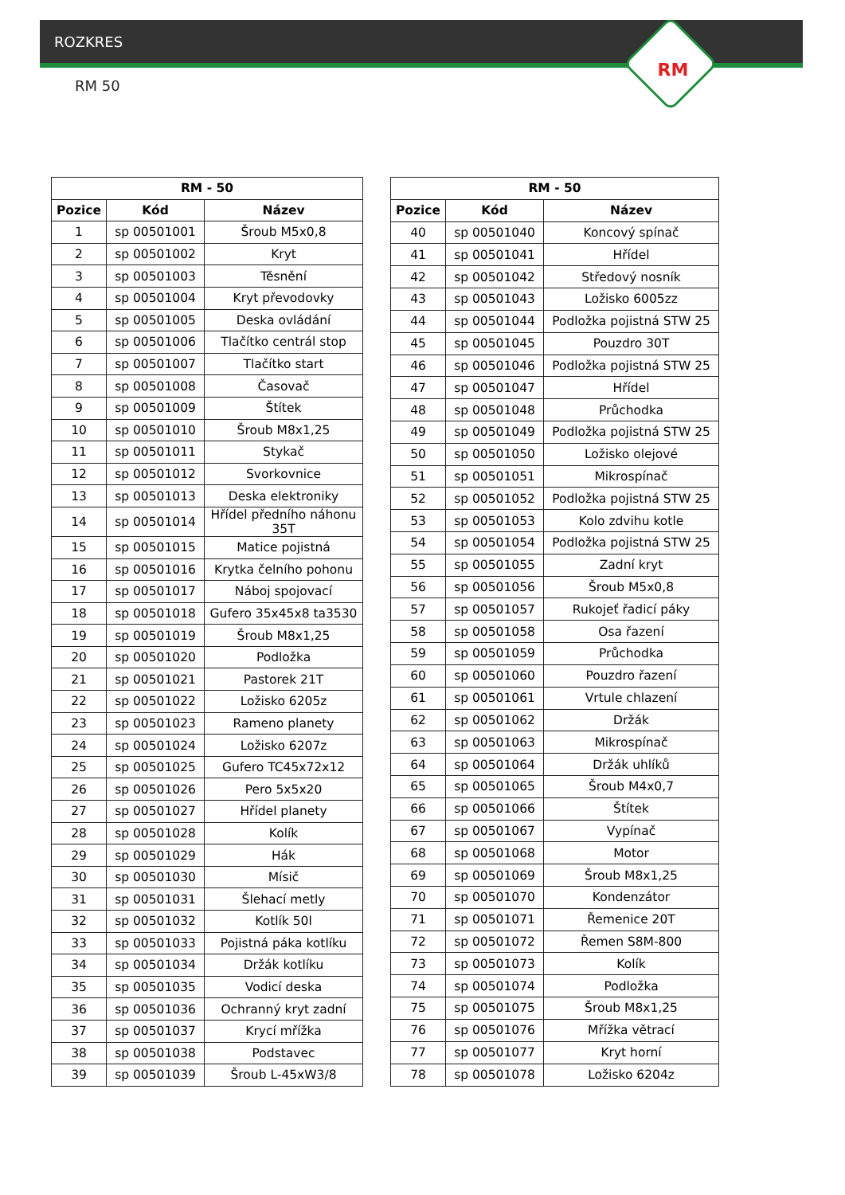ROZKRES
RM 50
RM
| RM - 50 | | |
| --- | --- | --- |
| Pozice | Kód | Název |
| 1 | sp 00501001 | Šroub M5x0,8 |
| 2 | sp 00501002 | Kryt |
| 3 | sp 00501003 | Těsnění |
| 4 | sp 00501004 | Kryt převodovky |
| 5 | sp 00501005 | Deska ovládání |
| 6 | sp 00501006 | Tlačítko centrál stop |
| 7 | sp 00501007 | Tlačítko start |
| 8 | sp 00501008 | Časovač |
| 9 | sp 00501009 | Štítek |
| 10 | sp 00501010 | Šroub M8x1,25 |
| 11 | sp 00501011 | Stykač |
| 12 | sp 00501012 | Svorkovnice |
| 13 | sp 00501013 | Deska elektroniky |
| 14 | sp 00501014 | Hřídel předního náhonu 35T |
| 15 | sp 00501015 | Matice pojistná |
| 16 | sp 00501016 | Krytka čelního pohonu |
| 17 | sp 00501017 | Náboj spojovací |
| 18 | sp 00501018 | Gufero 35x45x8 ta3530 |
| 19 | sp 00501019 | Šroub M8x1,25 |
| 20 | sp 00501020 | Podložka |
| 21 | sp 00501021 | Pastorek 21T |
| 22 | sp 00501022 | Ložisko 6205z |
| 23 | sp 00501023 | Rameno planety |
| 24 | sp 00501024 | Ložisko 6207z |
| 25 | sp 00501025 | Gufero TC45x72x12 |
| 26 | sp 00501026 | Pero 5x5x20 |
| 27 | sp 00501027 | Hřídel planety |
| 28 | sp 00501028 | Kolík |
| 29 | sp 00501029 | Hák |
| 30 | sp 00501030 | Mísič |
| 31 | sp 00501031 | Šlehací metly |
| 32 | sp 00501032 | Kotlík 50l |
| 33 | sp 00501033 | Pojistná páka kotlíku |
| 34 | sp 00501034 | Držák kotlíku |
| 35 | sp 00501035 | Vodicí deska |
| 36 | sp 00501036 | Ochranný kryt zadní |
| 37 | sp 00501037 | Krycí mřížka |
| 38 | sp 00501038 | Podstavec |
| 39 | sp 00501039 | Šroub L-45xW3/8 |
| RM - 50 | | |
| --- | --- | --- |
| Pozice | Kód | Název |
| 40 | sp 00501040 | Koncový spínač |
| 41 | sp 00501041 | Hřídel |
| 42 | sp 00501042 | Středový nosník |
| 43 | sp 00501043 | Ložisko 6005zz |
| 44 | sp 00501044 | Podložka pojistná STW 25 |
| 45 | sp 00501045 | Pouzdro 30T |
| 46 | sp 00501046 | Podložka pojistná STW 25 |
| 47 | sp 00501047 | Hřídel |
| 48 | sp 00501048 | Průchodka |
| 49 | sp 00501049 | Podložka pojistná STW 25 |
| 50 | sp 00501050 | Ložisko olejové |
| 51 | sp 00501051 | Mikrospínač |
| 52 | sp 00501052 | Podložka pojistná STW 25 |
| 53 | sp 00501053 | Kolo zdvihu kotle |
| 54 | sp 00501054 | Podložka pojistná STW 25 |
| 55 | sp 00501055 | Zadní kryt |
| 56 | sp 00501056 | Šroub M5x0,8 |
| 57 | sp 00501057 | Rukojeť řadicí páky |
| 58 | sp 00501058 | Osa řazení |
| 59 | sp 00501059 | Průchodka |
| 60 | sp 00501060 | Pouzdro řazení |
| 61 | sp 00501061 | Vrtule chlazení |
| 62 | sp 00501062 | Držák |
| 63 | sp 00501063 | Mikrospínač |
| 64 | sp 00501064 | Držák uhlíků |
| 65 | sp 00501065 | Šroub M4x0,7 |
| 66 | sp 00501066 | Štítek |
| 67 | sp 00501067 | Vypínač |
| 68 | sp 00501068 | Motor |
| 69 | sp 00501069 | Šroub M8x1,25 |
| 70 | sp 00501070 | Kondenzátor |
| 71 | sp 00501071 | Řemenice 20T |
| 72 | sp 00501072 | Řemen S8M-800 |
| 73 | sp 00501073 | Kolík |
| 74 | sp 00501074 | Podložka |
| 75 | sp 00501075 | Šroub M8x1,25 |
| 76 | sp 00501076 | Mřížka větrací |
| 77 | sp 00501077 | Kryt horní |
| 78 | sp 00501078 | Ložisko 6204z |